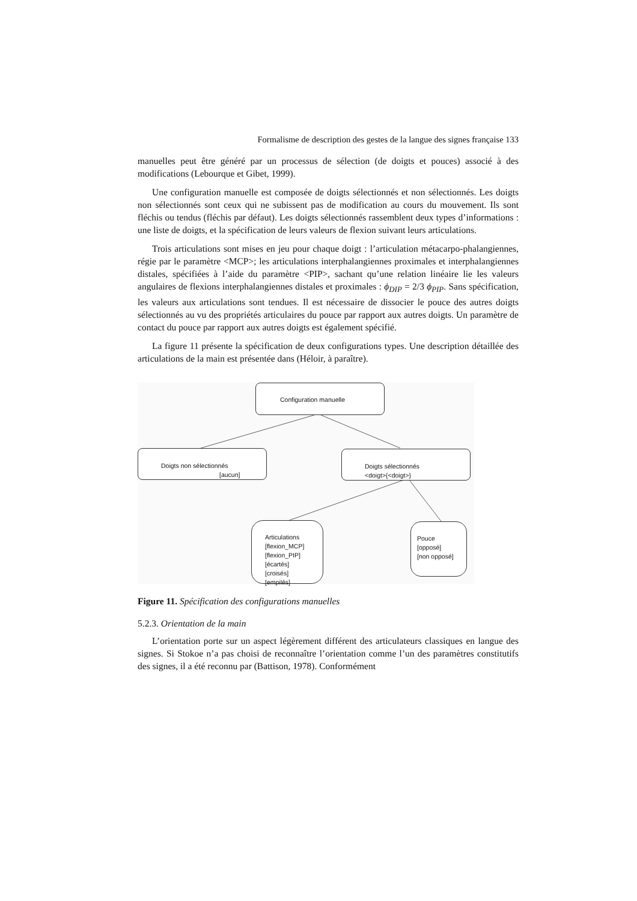Formalisme de description des gestes de la langue des signes française 133
manuelles peut être généré par un processus de sélection (de doigts et pouces) associé à des modifications (Lebourque et Gibet, 1999).
Une configuration manuelle est composée de doigts sélectionnés et non sélectionnés. Les doigts non sélectionnés sont ceux qui ne subissent pas de modification au cours du mouvement. Ils sont fléchis ou tendus (fléchis par défaut). Les doigts sélectionnés rassemblent deux types d’informations : une liste de doigts, et la spécification de leurs valeurs de flexion suivant leurs articulations.
Trois articulations sont mises en jeu pour chaque doigt : l’articulation métacarpo-phalangiennes, régie par le paramètre <MCP>; les articulations interphalangiennes proximales et interphalangiennes distales, spécifiées à l’aide du paramètre <PIP>, sachant qu’une relation linéaire lie les valeurs angulaires de flexions interphalangiennes distales et proximales : ϕ<sub>DIP</sub> = 2/3 ϕ<sub>PIP</sub>. Sans spécification, les valeurs aux articulations sont tendues. Il est nécessaire de dissocier le pouce des autres doigts sélectionnés au vu des propriétés articulaires du pouce par rapport aux autres doigts. Un paramètre de contact du pouce par rapport aux autres doigts est également spécifié.
La figure 11 présente la spécification de deux configurations types. Une description détaillée des articulations de la main est présentée dans (Héloir, à paraître).
Configuration manuelle
Doigts non sélectionnés
[aucun]
Doigts sélectionnés
<doigt>{<doigt>}
Articulations
[flexion_MCP]
[flexion_PIP]
[écartés]
[croisés]
[empilés]
Pouce
[opposé]
[non opposé]
Figure 11. Spécification des configurations manuelles
5.2.3. Orientation de la main
L’orientation porte sur un aspect légèrement différent des articulateurs classiques en langue des signes. Si Stokoe n’a pas choisi de reconnaître l’orientation comme l’un des paramètres constitutifs des signes, il a été reconnu par (Battison, 1978). Conformément